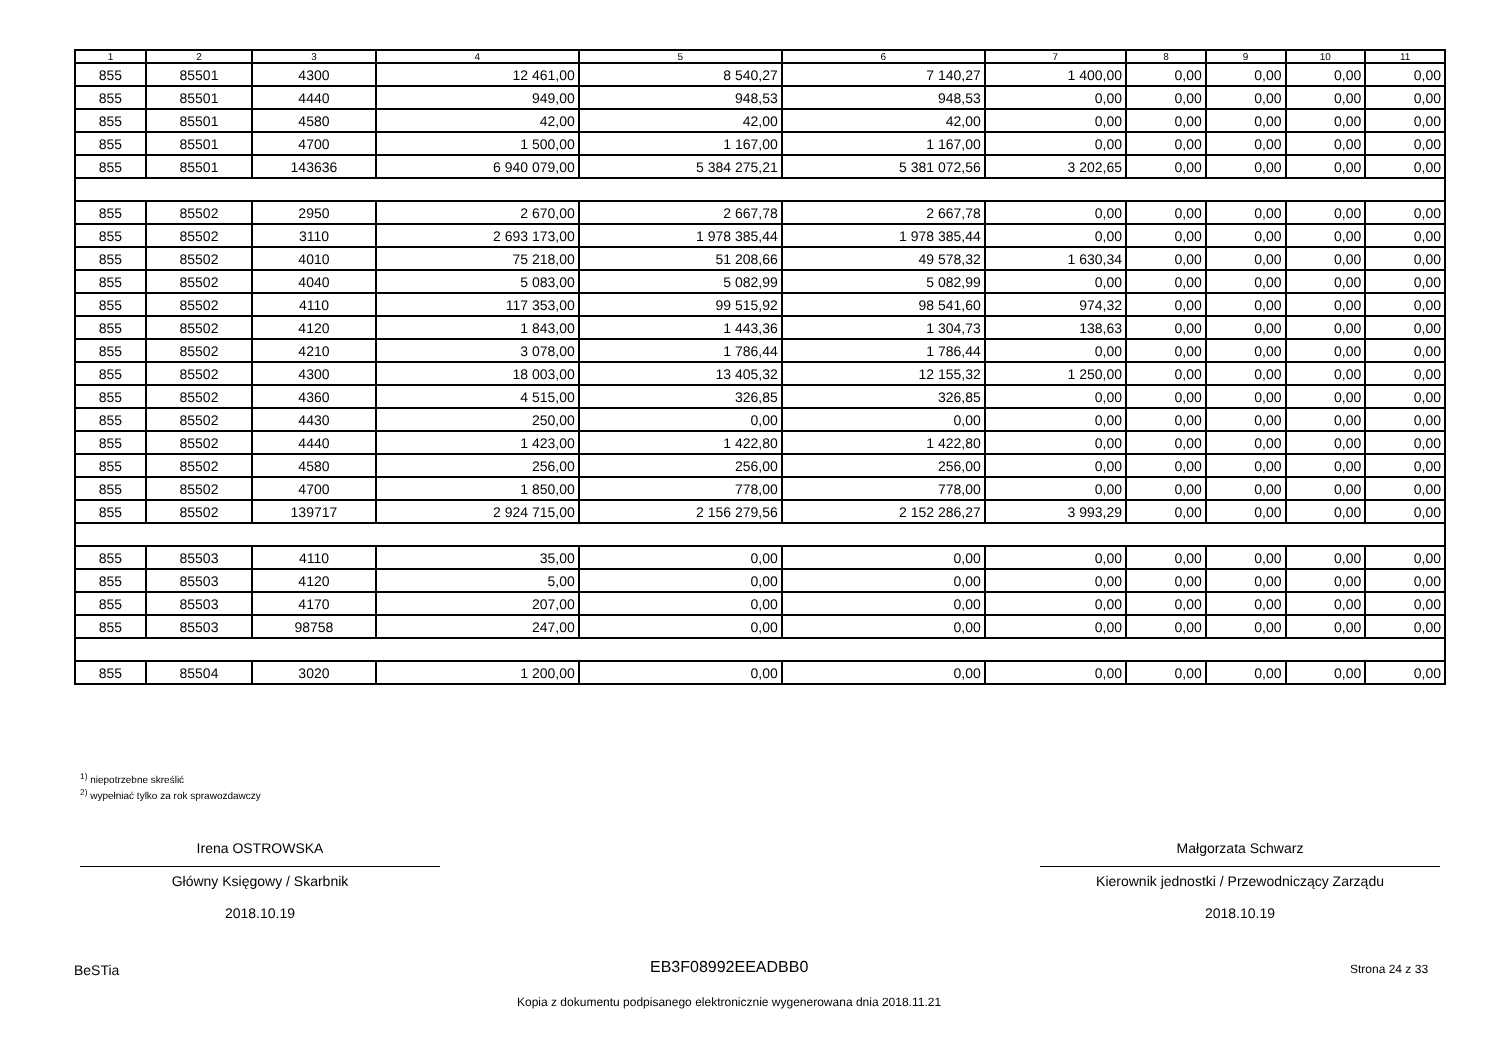| 1 | 2 | 3 | 4 | 5 | 6 | 7 | 8 | 9 | 10 | 11 |
| --- | --- | --- | --- | --- | --- | --- | --- | --- | --- | --- |
| 855 | 85501 | 4300 | 12 461,00 | 8 540,27 | 7 140,27 | 1 400,00 | 0,00 | 0,00 | 0,00 | 0,00 |
| 855 | 85501 | 4440 | 949,00 | 948,53 | 948,53 | 0,00 | 0,00 | 0,00 | 0,00 | 0,00 |
| 855 | 85501 | 4580 | 42,00 | 42,00 | 42,00 | 0,00 | 0,00 | 0,00 | 0,00 | 0,00 |
| 855 | 85501 | 4700 | 1 500,00 | 1 167,00 | 1 167,00 | 0,00 | 0,00 | 0,00 | 0,00 | 0,00 |
| 855 | 85501 | 143636 | 6 940 079,00 | 5 384 275,21 | 5 381 072,56 | 3 202,65 | 0,00 | 0,00 | 0,00 | 0,00 |
| 855 | 85502 | 2950 | 2 670,00 | 2 667,78 | 2 667,78 | 0,00 | 0,00 | 0,00 | 0,00 | 0,00 |
| 855 | 85502 | 3110 | 2 693 173,00 | 1 978 385,44 | 1 978 385,44 | 0,00 | 0,00 | 0,00 | 0,00 | 0,00 |
| 855 | 85502 | 4010 | 75 218,00 | 51 208,66 | 49 578,32 | 1 630,34 | 0,00 | 0,00 | 0,00 | 0,00 |
| 855 | 85502 | 4040 | 5 083,00 | 5 082,99 | 5 082,99 | 0,00 | 0,00 | 0,00 | 0,00 | 0,00 |
| 855 | 85502 | 4110 | 117 353,00 | 99 515,92 | 98 541,60 | 974,32 | 0,00 | 0,00 | 0,00 | 0,00 |
| 855 | 85502 | 4120 | 1 843,00 | 1 443,36 | 1 304,73 | 138,63 | 0,00 | 0,00 | 0,00 | 0,00 |
| 855 | 85502 | 4210 | 3 078,00 | 1 786,44 | 1 786,44 | 0,00 | 0,00 | 0,00 | 0,00 | 0,00 |
| 855 | 85502 | 4300 | 18 003,00 | 13 405,32 | 12 155,32 | 1 250,00 | 0,00 | 0,00 | 0,00 | 0,00 |
| 855 | 85502 | 4360 | 4 515,00 | 326,85 | 326,85 | 0,00 | 0,00 | 0,00 | 0,00 | 0,00 |
| 855 | 85502 | 4430 | 250,00 | 0,00 | 0,00 | 0,00 | 0,00 | 0,00 | 0,00 | 0,00 |
| 855 | 85502 | 4440 | 1 423,00 | 1 422,80 | 1 422,80 | 0,00 | 0,00 | 0,00 | 0,00 | 0,00 |
| 855 | 85502 | 4580 | 256,00 | 256,00 | 256,00 | 0,00 | 0,00 | 0,00 | 0,00 | 0,00 |
| 855 | 85502 | 4700 | 1 850,00 | 778,00 | 778,00 | 0,00 | 0,00 | 0,00 | 0,00 | 0,00 |
| 855 | 85502 | 139717 | 2 924 715,00 | 2 156 279,56 | 2 152 286,27 | 3 993,29 | 0,00 | 0,00 | 0,00 | 0,00 |
| 855 | 85503 | 4110 | 35,00 | 0,00 | 0,00 | 0,00 | 0,00 | 0,00 | 0,00 | 0,00 |
| 855 | 85503 | 4120 | 5,00 | 0,00 | 0,00 | 0,00 | 0,00 | 0,00 | 0,00 | 0,00 |
| 855 | 85503 | 4170 | 207,00 | 0,00 | 0,00 | 0,00 | 0,00 | 0,00 | 0,00 | 0,00 |
| 855 | 85503 | 98758 | 247,00 | 0,00 | 0,00 | 0,00 | 0,00 | 0,00 | 0,00 | 0,00 |
| 855 | 85504 | 3020 | 1 200,00 | 0,00 | 0,00 | 0,00 | 0,00 | 0,00 | 0,00 | 0,00 |
<sup>1)</sup> niepotrzebne skreślić
<sup>2)</sup> wypełniać tylko za rok sprawozdawczy
Irena OSTROWSKA
Główny Księgowy / Skarbnik
2018.10.19
Małgorzata Schwarz
Kierownik jednostki / Przewodniczący Zarządu
2018.10.19
BeSTia EB3F08992EEADBB0 Strona 24 z 33
Kopia z dokumentu podpisanego elektronicznie wygenerowana dnia 2018.11.21